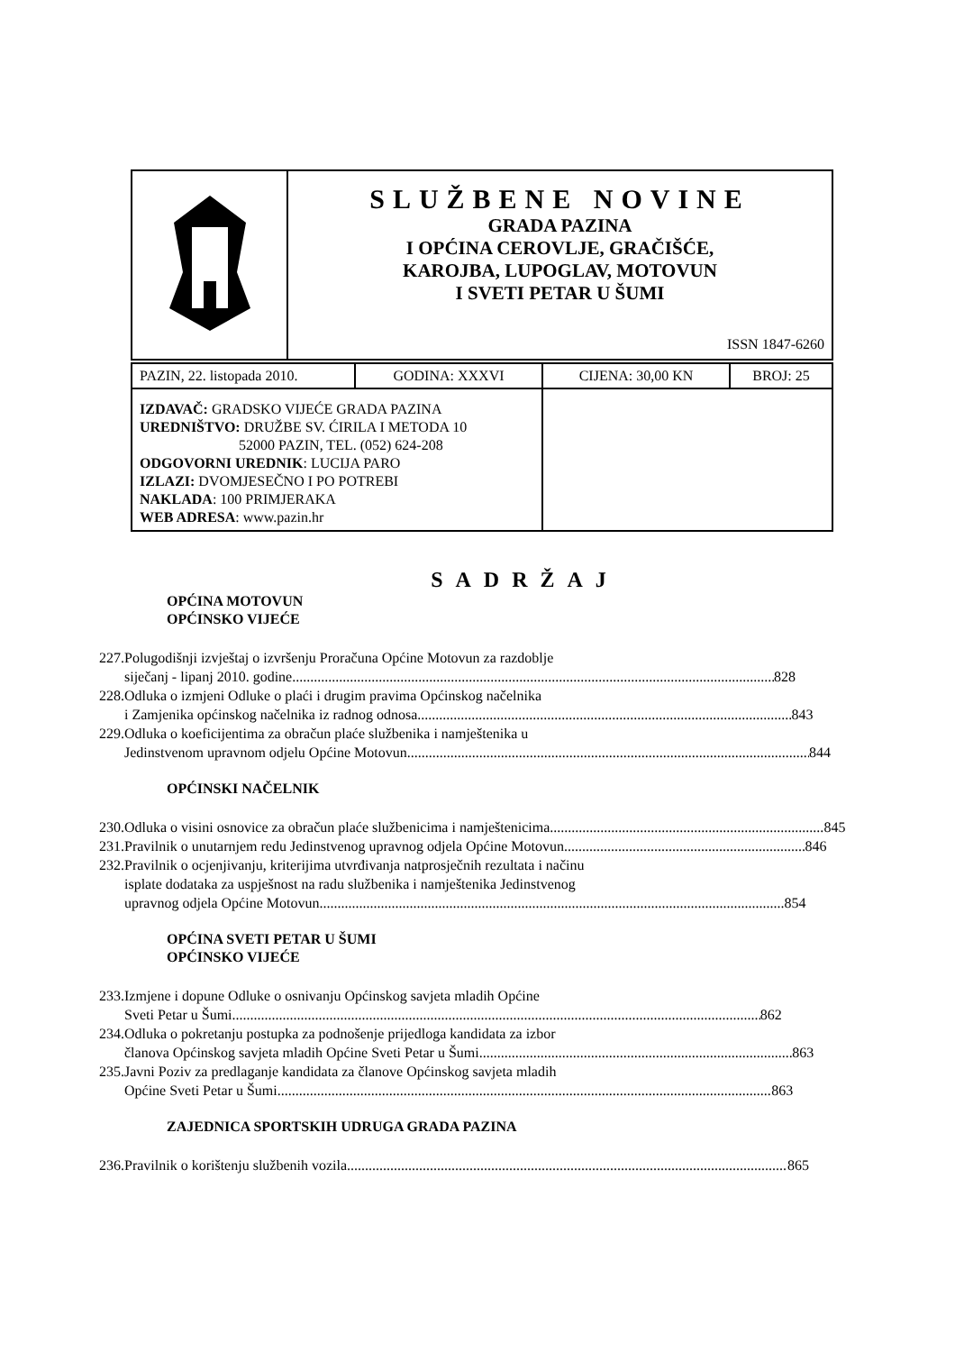| | SLUŽBENE NOVINE GRADA PAZINA I OPĆINA CEROVLJE, GRAČIŠĆE, KAROJBA, LUPOGLAV, MOTOVUN I SVETI PETAR U ŠUMI ISSN 1847-6260 |
| PAZIN, 22. listopada 2010. | GODINA: XXXVI | CIJENA: 30,00 KN | BROJ: 25 |
| IZDAVAČ: GRADSKO VIJEĆE GRADA PAZINA UREDNIŠTVO: DRUŽBE SV. ĆIRILA I METODA 10 52000 PAZIN, TEL. (052) 624-208 ODGOVORNI UREDNIK : LUCIJA PARO IZLAZI: DVOMJESEČNO I PO POTREBI NAKLADA : 100 PRIMJERAKA WEB ADRESA : www.pazin.hr | | | |
SADRŽAJ
OPĆINA MOTOVUN
OPĆINSKO VIJEĆE
227.
Polugodišnji izvještaj o izvršenju Proračuna Općine Motovun za razdoblje
siječanj - lipanj 2010. godine 828
228.
Odluka o izmjeni Odluke o plaći i drugim pravima Općinskog načelnika
i Zamjenika općinskog načelnika iz radnog odnosa 843
229.
Odluka o koeficijentima za obračun plaće službenika i namještenika u
Jedinstvenom upravnom odjelu Općine Motovun 844
OPĆINSKI NAČELNIK
230.
Odluka o visini osnovice za obračun plaće službenicima i namještenicima. 845
231.
Pravilnik o unutarnjem redu Jedinstvenog upravnog odjela Općine Motovun 846
232.
Pravilnik o ocjenjivanju, kriterijima utvrđivanja natprosječnih rezultata i načinu
isplate dodataka za uspješnost na radu službenika i namještenika Jedinstvenog
upravnog odjela Općine Motovun 854
OPĆINA SVETI PETAR U ŠUMI
OPĆINSKO VIJEĆE
233.
Izmjene i dopune Odluke o osnivanju Općinskog savjeta mladih Općine
Sveti Petar u Šumi 862
234.
Odluka o pokretanju postupka za podnošenje prijedloga kandidata za izbor
članova Općinskog savjeta mladih Općine Sveti Petar u Šumi 863
235.
Javni Poziv za predlaganje kandidata za članove Općinskog savjeta mladih
Općine Sveti Petar u Šumi 863
ZAJEDNICA SPORTSKIH UDRUGA GRADA PAZINA
236.
Pravilnik o korištenju službenih vozila. 865